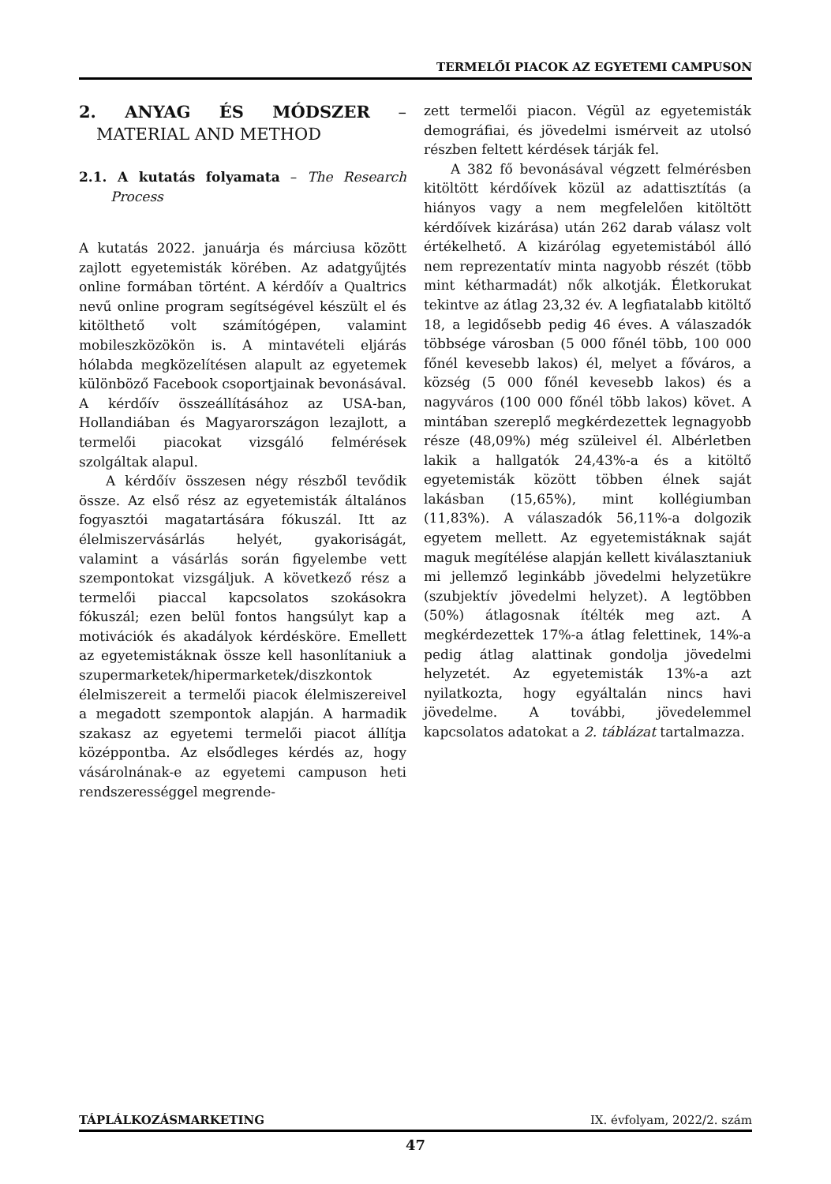TERMELŐI PIACOK AZ EGYETEMI CAMPUSON
2. ANYAG ÉS MÓDSZER – MATERIAL AND METHOD
2.1. A kutatás folyamata – The Research Process
A kutatás 2022. januárja és márciusa között zajlott egyetemisták körében. Az adatgyűjtés online formában történt. A kérdőív a Qualtrics nevű online program segítségével készült el és kitölthető volt számítógépen, valamint mobileszközökön is. A mintavételi eljárás hólabda megközelítésen alapult az egyetemek különböző Facebook csoportjainak bevonásával. A kérdőív összeállításához az USA-ban, Hollandiában és Magyarországon lezajlott, a termelői piacokat vizsgáló felmérések szolgáltak alapul.
A kérdőív összesen négy részből tevődik össze. Az első rész az egyetemisták általános fogyasztói magatartására fókuszál. Itt az élelmiszervásárlás helyét, gyakoriságát, valamint a vásárlás során figyelembe vett szempontokat vizsgáljuk. A következő rész a termelői piaccal kapcsolatos szokásokra fókuszál; ezen belül fontos hangsúlyt kap a motivációk és akadályok kérdésköre. Emellett az egyetemistáknak össze kell hasonlítaniuk a szupermarketek/hipermarketek/diszkontok élelmiszereit a termelői piacok élelmiszereivel a megadott szempontok alapján. A harmadik szakasz az egyetemi termelői piacot állítja középpontba. Az elsődleges kérdés az, hogy vásárolnának-e az egyetemi campuson heti rendszerességgel megrende-
zett termelői piacon. Végül az egyetemisták demográfiai, és jövedelmi ismérveit az utolsó részben feltett kérdések tárják fel.
A 382 fő bevonásával végzett felmérésben kitöltött kérdőívek közül az adattisztítás (a hiányos vagy a nem megfelelően kitöltött kérdőívek kizárása) után 262 darab válasz volt értékelhető. A kizárólag egyetemistából álló nem reprezentatív minta nagyobb részét (több mint kétharmadát) nők alkotják. Életkorukat tekintve az átlag 23,32 év. A legfiatalabb kitöltő 18, a legidősebb pedig 46 éves. A válaszadók többsége városban (5 000 főnél több, 100 000 főnél kevesebb lakos) él, melyet a főváros, a község (5 000 főnél kevesebb lakos) és a nagyváros (100 000 főnél több lakos) követ. A mintában szereplő megkérdezettek legnagyobb része (48,09%) még szüleivel él. Albérletben lakik a hallgatók 24,43%-a és a kitöltő egyetemisták között többen élnek saját lakásban (15,65%), mint kollégiumban (11,83%). A válaszadók 56,11%-a dolgozik egyetem mellett. Az egyetemistáknak saját maguk megítélése alapján kellett kiválasztaniuk mi jellemző leginkább jövedelmi helyzetükre (szubjektív jövedelmi helyzet). A legtöbben (50%) átlagosnak ítélték meg azt. A megkérdezettek 17%-a átlag felettinek, 14%-a pedig átlag alattinak gondolja jövedelmi helyzetét. Az egyetemisták 13%-a azt nyilatkozta, hogy egyáltalán nincs havi jövedelme. A további, jövedelemmel kapcsolatos adatokat a 2. táblázat tartalmazza.
TÁPLÁLKOZÁSMARKETING IX. évfolyam, 2022/2. szám
47